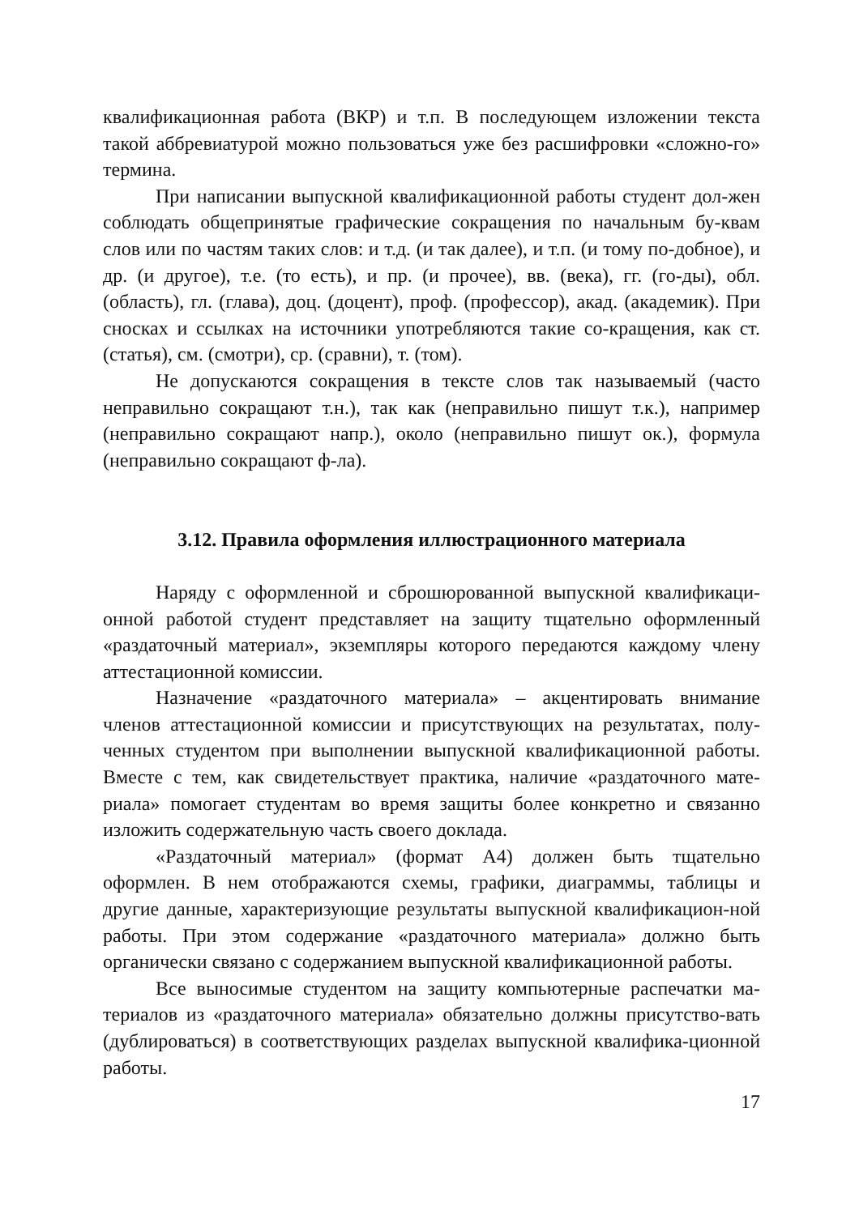квалификационная работа (ВКР) и т.п. В последующем изложении текста такой аббревиатурой можно пользоваться уже без расшифровки «сложно-го» термина.
При написании выпускной квалификационной работы студент дол-жен соблюдать общепринятые графические сокращения по начальным бу-квам слов или по частям таких слов: и т.д. (и так далее), и т.п. (и тому по-добное), и др. (и другое), т.е. (то есть), и пр. (и прочее), вв. (века), гг. (го-ды), обл. (область), гл. (глава), доц. (доцент), проф. (профессор), акад. (академик). При сносках и ссылках на источники употребляются такие со-кращения, как ст. (статья), см. (смотри), ср. (сравни), т. (том).
Не допускаются сокращения в тексте слов так называемый (часто неправильно сокращают т.н.), так как (неправильно пишут т.к.), например (неправильно сокращают напр.), около (неправильно пишут ок.), формула (неправильно сокращают ф-ла).
3.12. Правила оформления иллюстрационного материала
Наряду с оформленной и сброшюрованной выпускной квалификаци-онной работой студент представляет на защиту тщательно оформленный «раздаточный материал», экземпляры которого передаются каждому члену аттестационной комиссии.
Назначение «раздаточного материала» – акцентировать внимание членов аттестационной комиссии и присутствующих на результатах, полу-ченных студентом при выполнении выпускной квалификационной работы. Вместе с тем, как свидетельствует практика, наличие «раздаточного мате-риала» помогает студентам во время защиты более конкретно и связанно изложить содержательную часть своего доклада.
«Раздаточный материал» (формат А4) должен быть тщательно оформлен. В нем отображаются схемы, графики, диаграммы, таблицы и другие данные, характеризующие результаты выпускной квалификацион-ной работы. При этом содержание «раздаточного материала» должно быть органически связано с содержанием выпускной квалификационной работы.
Все выносимые студентом на защиту компьютерные распечатки ма-териалов из «раздаточного материала» обязательно должны присутство-вать (дублироваться) в соответствующих разделах выпускной квалифика-ционной работы.
17